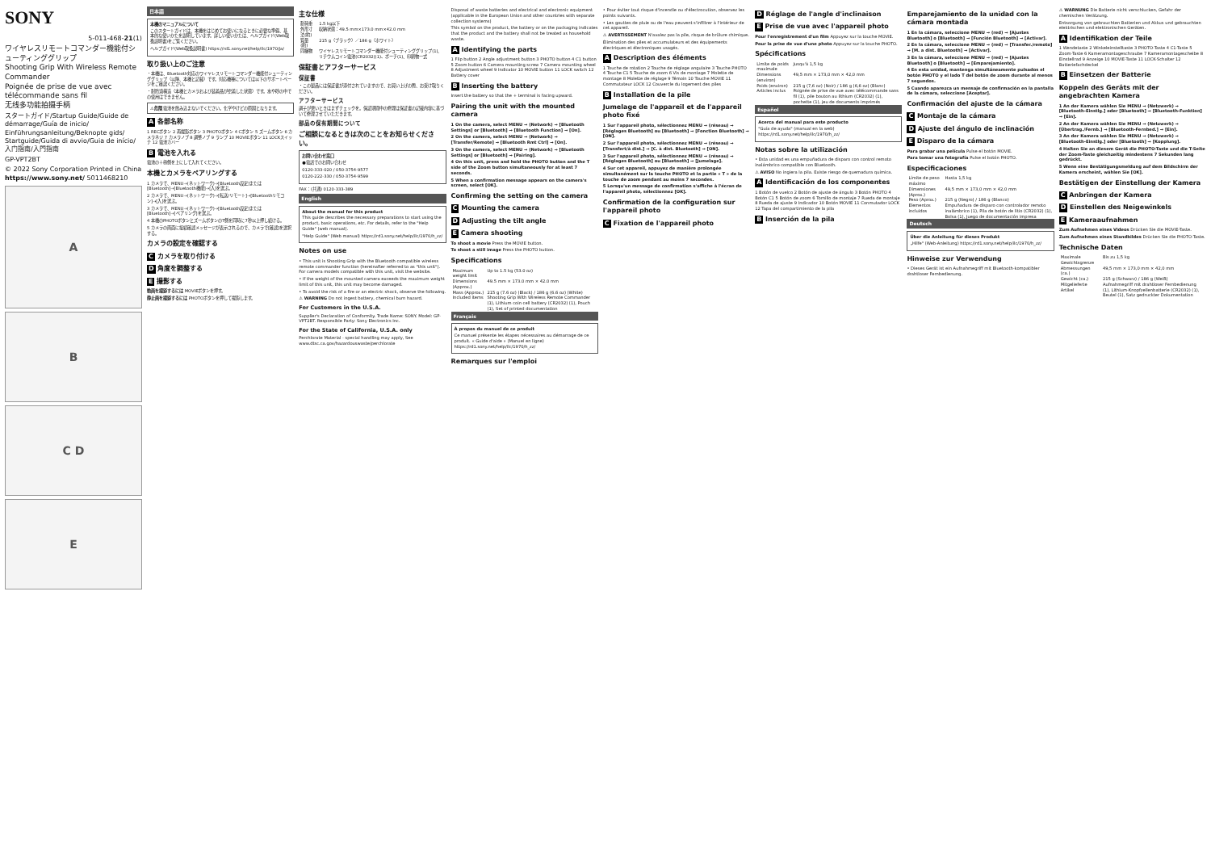SONY
5-011-468-21(1)
ワイヤレスリモートコマンダー機能付シューティンググリップ
Shooting Grip With Wireless Remote Commander
Poignée de prise de vue avec télécommande sans fil
无线多功能拍摄手柄
スタートガイド/Startup Guide/Guide de démarrage/Guía de inicio/ Einführungsanleitung/Beknopte gids/ Startguide/Guida di avvio/Guia de início/ 入门指南/入門指南
GP-VPT2BT
© 2022 Sony Corporation Printed in China
https://www.sony.net/ 5011468210
A
B
C D
E
日本語
本機のマニュアルについて
このスタートガイドは、本機をはじめてお使いになるときに必要な準備、基本的な使いかたを説明しています。詳しい使いかたは、ヘルプガイド(Web取扱説明書)をご覧ください。
ヘルプガイド(Web取扱説明書) https://rd1.sony.net/help/ilc/1970/ja/
取り扱い上のご注意
・本機は、Bluetooth対応のワイヤレスリモートコマンダー機能付シューティンググリップ（以降、本機と記載）です。対応機種については以下のサポートページをご確認ください。
・耐防滴構造（本機とカメラおよび装着品が密着した状態）です。水や砂の中での使用はできません。
⚠危険 電池を飲み込まないでください。化学やけどの原因となります。
A 各部名称
1 RECボタン 2 再撮影ボタン 3 PHOTOボタン 4 Cボタン 5 ズームボタン 6 カメラネジ 7 カメラノブ 8 調整ノブ 9 ランプ 10 MOVIEボタン 11 LOCKスイッチ 12 電池カバー
B 電池を入れる
電池の＋極側を上にして入れてください。
本機とカメラをペアリングする
1 カメラで、MENU→(ネットワーク)→[Bluetooth設定]または[Bluetooth]→[Bluetooth機能]→[入]を選ぶ。
2 カメラで、MENU→(ネットワーク)→[転送/リモート]→[Bluetoothリモコン]→[入]を選ぶ。
3 カメラで、MENU→(ネットワーク)→[Bluetooth設定]または[Bluetooth]→[ペアリング]を選ぶ。
4 本機のPHOTOボタンとズームボタンのT側を同時に7秒以上押し続ける。
5 カメラの画面に接続確認メッセージが表示されるので、カメラで[確認]を選択する。
カメラの設定を確認する
C カメラを取り付ける
D 角度を調整する
E 撮影する
動画を撮影するには MOVIEボタンを押す。
静止画を撮影するには PHOTOボタンを押して撮影します。
主な仕様
| 耐荷重 | 1.5 kg以下 |
| 外形寸法(約) | 収納状態：49.5 mm×173.0 mm×42.0 mm |
| 質量(約) | 215 g（ブラック）／186 g（ホワイト） |
| 同梱物 | ワイヤレスリモートコマンダー機能付シューティンググリップ(1)、リチウムコイン電池(CR2032)(1)、ポーチ(1)、印刷物一式 |
保証書とアフターサービス
保証書
・この製品には保証書が添付されていますので、お買い上げの際、お受け取りください。
アフターサービス
調子が悪いときはまずチェックを。保証期間中の修理は保証書の記載内容に基づいて修理させていただきます。
部品の保有期間について
ご相談になるときは次のことをお知らせください。
お問い合わせ窓口
●電話でのお問い合わせ
0120-333-020 / 050-3754-9577
0120-222-330 / 050-3754-9599
FAX：(共通) 0120-333-389
English
About the manual for this product
This guide describes the necessary preparations to start using the product, basic operations, etc. For details, refer to the "Help Guide" (web manual).
"Help Guide" (Web manual) https://rd1.sony.net/help/ilc/1970/h_zz/
Notes on use
• This unit is Shooting Grip with the Bluetooth compatible wireless remote commander function (hereinafter referred to as "this unit"). For camera models compatible with this unit, visit the website.
• If the weight of the mounted camera exceeds the maximum weight limit of this unit, this unit may become damaged.
• To avoid the risk of a fire or an electric shock, observe the following.
⚠ WARNING Do not ingest battery, chemical burn hazard.
For Customers in the U.S.A.
Supplier's Declaration of Conformity. Trade Name: SONY. Model: GP-VPT2BT. Responsible Party: Sony Electronics Inc.
For the State of California, U.S.A. only
Perchlorate Material - special handling may apply, See www.dtsc.ca.gov/hazardouswaste/perchlorate
Disposal of waste batteries and electrical and electronic equipment (applicable in the European Union and other countries with separate collection systems)
This symbol on the product, the battery or on the packaging indicates that the product and the battery shall not be treated as household waste.
A Identifying the parts
1 Flip button 2 Angle adjustment button 3 PHOTO button 4 C1 button 5 Zoom button 6 Camera mounting screw 7 Camera mounting wheel 8 Adjustment wheel 9 Indicator 10 MOVIE button 11 LOCK switch 12 Battery cover
B Inserting the battery
Insert the battery so that the + terminal is facing upward.
Pairing the unit with the mounted camera
1 On the camera, select MENU → (Network) → [Bluetooth Settings] or [Bluetooth] → [Bluetooth Function] → [On].
2 On the camera, select MENU → (Network) → [Transfer/Remote] → [Bluetooth Rmt Ctrl] → [On].
3 On the camera, select MENU → (Network) → [Bluetooth Settings] or [Bluetooth] → [Pairing].
4 On this unit, press and hold the PHOTO button and the T side of the Zoom button simultaneously for at least 7 seconds.
5 When a confirmation message appears on the camera's screen, select [OK].
Confirming the setting on the camera
C Mounting the camera
D Adjusting the tilt angle
E Camera shooting
To shoot a movie Press the MOVIE button.
To shoot a still image Press the PHOTO button.
Specifications
| Maximum weight limit | Up to 1.5 kg (53.0 oz) |
| Dimensions (Approx.) | 49.5 mm × 173.0 mm × 42.0 mm |
| Mass (Approx.) | 215 g (7.6 oz) (Black) / 186 g (6.6 oz) (White) |
| Included items | Shooting Grip With Wireless Remote Commander (1), Lithium coin cell battery (CR2032) (1), Pouch (1), Set of printed documentation |
Français
À propos du manuel de ce produit
Ce manuel présente les étapes nécessaires au démarrage de ce produit. « Guide d'aide » (Manuel en ligne) https://rd1.sony.net/help/ilc/1970/h_zz/
Remarques sur l'emploi
• Pour éviter tout risque d'incendie ou d'électrocution, observez les points suivants.
• Les gouttes de pluie ou de l'eau peuvent s'infiltrer à l'intérieur de cet appareil.
⚠ AVERTISSEMENT N'avalez pas la pile, risque de brûlure chimique.
Élimination des piles et accumulateurs et des équipements électriques et électroniques usagés.
A Description des éléments
1 Touche de rotation 2 Touche de réglage angulaire 3 Touche PHOTO 4 Touche C1 5 Touche de zoom 6 Vis de montage 7 Molette de montage 8 Molette de réglage 9 Témoin 10 Touche MOVIE 11 Commutateur LOCK 12 Couvercle du logement des piles
B Installation de la pile
Jumelage de l'appareil et de l'appareil photo fixé
1 Sur l'appareil photo, sélectionnez MENU → (réseau) → [Réglages Bluetooth] ou [Bluetooth] → [Fonction Bluetooth] → [ON].
2 Sur l'appareil photo, sélectionnez MENU → (réseau) → [Transfert/à dist.] → [C. à dist. Bluetooth] → [ON].
3 Sur l'appareil photo, sélectionnez MENU → (réseau) → [Réglages Bluetooth] ou [Bluetooth] → [Jumelage].
4 Sur cet appareil, appuyez de manière prolongée simultanément sur la touche PHOTO et la partie « T » de la touche de zoom pendant au moins 7 secondes.
5 Lorsqu'un message de confirmation s'affiche à l'écran de l'appareil photo, sélectionnez [OK].
Confirmation de la configuration sur l'appareil photo
C Fixation de l'appareil photo
D Réglage de l'angle d'inclinaison
E Prise de vue avec l'appareil photo
Pour l'enregistrement d'un film Appuyez sur la touche MOVIE.
Pour la prise de vue d'une photo Appuyez sur la touche PHOTO.
Spécifications
| Limite de poids maximale | Jusqu'à 1,5 kg |
| Dimensions (environ) | 49,5 mm × 173,0 mm × 42,0 mm |
| Poids (environ) | 215 g (7,6 oz) (Noir) / 186 g (6,6 oz) (Blanc) |
| Articles inclus | Poignée de prise de vue avec télécommande sans fil (1), pile bouton au lithium (CR2032) (1), pochette (1), jeu de documents imprimés |
Español
Acerca del manual para este producto
"Guía de ayuda" (manual en la web) https://rd1.sony.net/help/ilc/1970/h_zz/
Notas sobre la utilización
• Esta unidad es una empuñadura de disparo con control remoto inalámbrico compatible con Bluetooth.
⚠ AVISO No ingiera la pila. Existe riesgo de quemadura química.
A Identificación de los componentes
1 Botón de vuelco 2 Botón de ajuste de ángulo 3 Botón PHOTO 4 Botón C1 5 Botón de zoom 6 Tornillo de montaje 7 Rueda de montaje 8 Rueda de ajuste 9 Indicador 10 Botón MOVIE 11 Conmutador LOCK 12 Tapa del compartimiento de la pila
B Inserción de la pila
Emparejamiento de la unidad con la cámara montada
1 En la cámara, seleccione MENU → (red) → [Ajustes Bluetooth] o [Bluetooth] → [Función Bluetooth] → [Activar].
2 En la cámara, seleccione MENU → (red) → [Transfer./remoto] → [M. a dist. Bluetooth] → [Activar].
3 En la cámara, seleccione MENU → (red) → [Ajustes Bluetooth] o [Bluetooth] → [Emparejamiento].
4 En esta unidad, mantenga simultáneamente pulsados el botón PHOTO y el lado T del botón de zoom durante al menos 7 segundos.
5 Cuando aparezca un mensaje de confirmación en la pantalla de la cámara, seleccione [Aceptar].
Confirmación del ajuste de la cámara
C Montaje de la cámara
D Ajuste del ángulo de inclinación
E Disparo de la cámara
Para grabar una película Pulse el botón MOVIE.
Para tomar una fotografía Pulse el botón PHOTO.
Especificaciones
| Límite de peso máximo | Hasta 1,5 kg |
| Dimensiones (Aprox.) | 49,5 mm × 173,0 mm × 42,0 mm |
| Peso (Aprox.) | 215 g (Negro) / 186 g (Blanco) |
| Elementos incluidos | Empuñadura de disparo con controlador remoto inalámbrico (1), Pila de botón de litio (CR2032) (1), Bolsa (1), Juego de documentación impresa |
Deutsch
Über die Anleitung für dieses Produkt
„Hilfe" (Web-Anleitung) https://rd1.sony.net/help/ilc/1970/h_zz/
Hinweise zur Verwendung
• Dieses Gerät ist ein Aufnahmegriff mit Bluetooth-kompatibler drahtloser Fernbedienung.
⚠ WARNUNG Die Batterie nicht verschlucken, Gefahr der chemischen Verätzung.
Entsorgung von gebrauchten Batterien und Akkus und gebrauchten elektrischen und elektronischen Geräten.
A Identifikation der Teile
1 Wendetaste 2 Winkeleinstelltaste 3 PHOTO-Taste 4 C1-Taste 5 Zoom-Taste 6 Kameramontageschraube 7 Kameramontagescheibe 8 Einstellrad 9 Anzeige 10 MOVIE-Taste 11 LOCK-Schalter 12 Batteriefachdeckel
B Einsetzen der Batterie
Koppeln des Geräts mit der angebrachten Kamera
1 An der Kamera wählen Sie MENU → (Netzwerk) → [Bluetooth-Einstlg.] oder [Bluetooth] → [Bluetooth-Funktion] → [Ein].
2 An der Kamera wählen Sie MENU → (Netzwerk) → [Übertrag./Fernb.] → [Bluetooth-Fernbed.] → [Ein].
3 An der Kamera wählen Sie MENU → (Netzwerk) → [Bluetooth-Einstlg.] oder [Bluetooth] → [Kopplung].
4 Halten Sie an diesem Gerät die PHOTO-Taste und die T-Seite der Zoom-Taste gleichzeitig mindestens 7 Sekunden lang gedrückt.
5 Wenn eine Bestätigungsmeldung auf dem Bildschirm der Kamera erscheint, wählen Sie [OK].
Bestätigen der Einstellung der Kamera
C Anbringen der Kamera
D Einstellen des Neigewinkels
E Kameraaufnahmen
Zum Aufnehmen eines Videos Drücken Sie die MOVIE-Taste.
Zum Aufnehmen eines Standbildes Drücken Sie die PHOTO-Taste.
Technische Daten
| Maximale Gewichtsgrenze | Bis zu 1,5 kg |
| Abmessungen (ca.) | 49,5 mm × 173,0 mm × 42,0 mm |
| Gewicht (ca.) | 215 g (Schwarz) / 186 g (Weiß) |
| Mitgelieferte Artikel | Aufnahmegriff mit drahtloser Fernbedienung (1), Lithium-Knopfzellenbatterie (CR2032) (1), Beutel (1), Satz gedruckter Dokumentation |